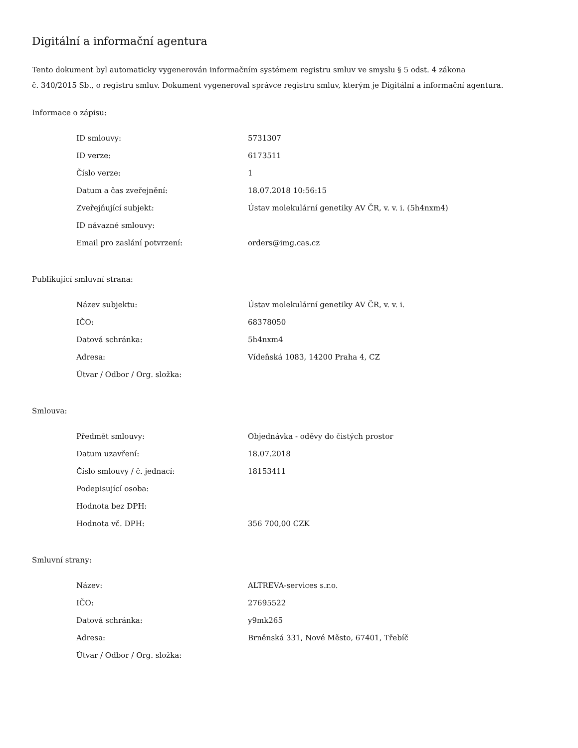Digitální a informační agentura
Tento dokument byl automaticky vygenerován informačním systémem registru smluv ve smyslu § 5 odst. 4 zákona
č. 340/2015 Sb., o registru smluv. Dokument vygeneroval správce registru smluv, kterým je Digitální a informační agentura.
Informace o zápisu:
| ID smlouvy: | 5731307 |
| ID verze: | 6173511 |
| Číslo verze: | 1 |
| Datum a čas zveřejnění: | 18.07.2018 10:56:15 |
| Zveřejňující subjekt: | Ústav molekulární genetiky AV ČR, v. v. i. (5h4nxm4) |
| ID návazné smlouvy: | |
| Email pro zaslání potvrzení: | orders@img.cas.cz |
Publikující smluvní strana:
| Název subjektu: | Ústav molekulární genetiky AV ČR, v. v. i. |
| IČO: | 68378050 |
| Datová schránka: | 5h4nxm4 |
| Adresa: | Vídeňská 1083, 14200 Praha 4, CZ |
| Útvar / Odbor / Org. složka: | |
Smlouva:
| Předmět smlouvy: | Objednávka - oděvy do čistých prostor |
| Datum uzavření: | 18.07.2018 |
| Číslo smlouvy / č. jednací: | 18153411 |
| Podepisující osoba: | |
| Hodnota bez DPH: | |
| Hodnota vč. DPH: | 356 700,00 CZK |
Smluvní strany:
| Název: | ALTREVA-services s.r.o. |
| IČO: | 27695522 |
| Datová schránka: | y9mk265 |
| Adresa: | Brněnská 331, Nové Město, 67401, Třebíč |
| Útvar / Odbor / Org. složka: | |